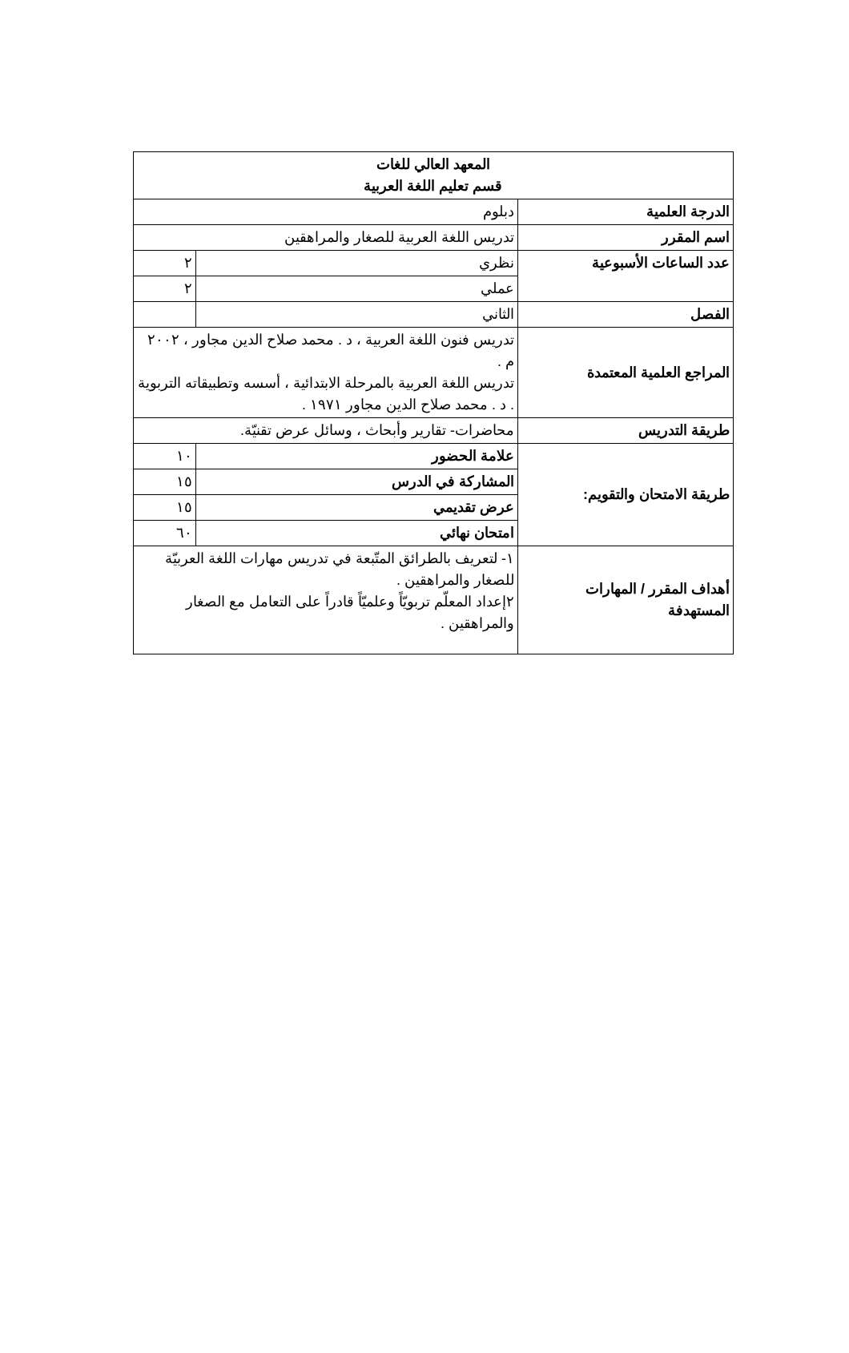| المعهد العالي للغات قسم تعليم اللغة العربية | | |
| الدرجة العلمية | دبلوم | |
| اسم المقرر | تدريس اللغة العربية للصغار والمراهقين | |
| عدد الساعات الأسبوعية | نظري | ٢ |
| | عملي | ٢ |
| الفصل | الثاني | |
| المراجع العلمية المعتمدة | تدريس فنون اللغة العربية ، د . محمد صلاح الدين مجاور ، ٢٠٠٢ م . تدريس اللغة العربية بالمرحلة الابتدائية ، أسسه وتطبيقاته التربوية . د . محمد صلاح الدين مجاور ١٩٧١ . | |
| طريقة التدريس | محاضرات- تقارير وأبحاث ، وسائل عرض تقنيّة. | |
| طريقة الامتحان والتقويم: | علامة الحضور | ١٠ |
| | المشاركة في الدرس | ١٥ |
| | عرض تقديمي | ١٥ |
| | امتحان نهائي | ٦٠ |
| أهداف المقرر / المهارات المستهدفة | ١- لتعريف بالطرائق المتّبعة في تدريس مهارات اللغة العربيّة للصغار والمراهقين . ٢إعداد المعلّم تربويّاً وعلميّاً قادراً على التعامل مع الصغار والمراهقين . | |